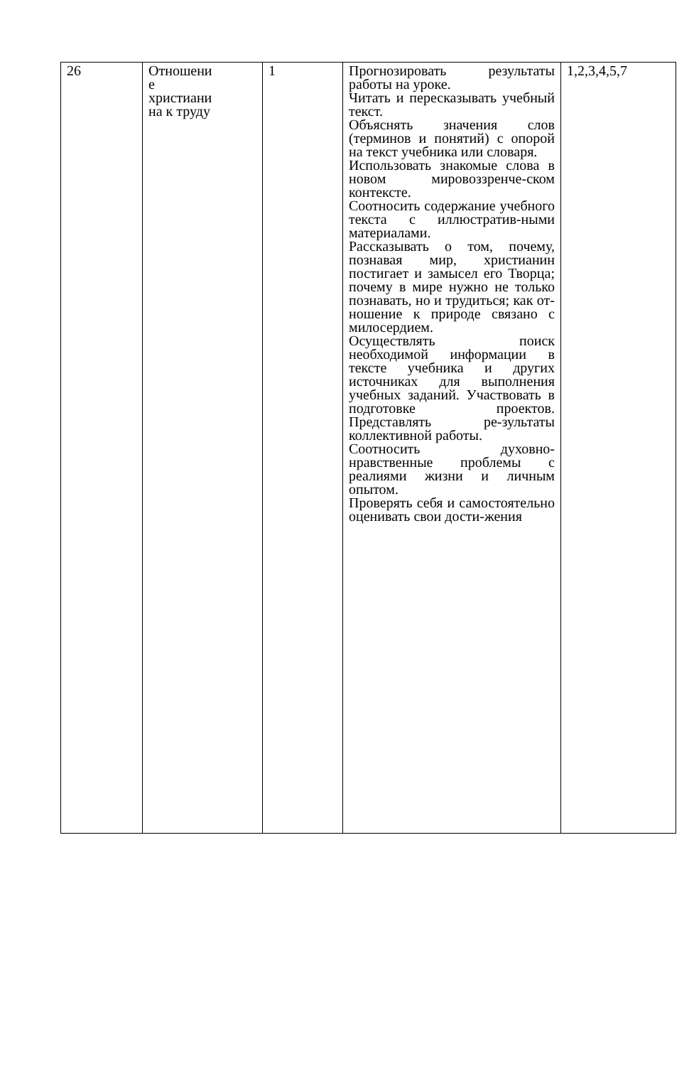| 26 | Отношени е христиани на к труду | 1 | Прогнозировать результаты работы на уроке. Читать и пересказывать учебный текст. Объяснять значения слов (терминов и понятий) с опорой на текст учебника или словаря. Использовать знакомые слова в новом мировоззренче-ском контексте. Соотносить содержание учебного текста с иллюстратив-ными материалами. Рассказывать о том, почему, познавая мир, христианин постигает и замысел его Творца; почему в мире нужно не только познавать, но и трудиться; как от-ношение к природе связано с милосердием. Осуществлять поиск необходимой информации в тексте учебника и других источниках для выполнения учебных заданий. Участвовать в подготовке проектов. Представлять ре-зультаты коллективной работы. Соотносить духовно-нравственные проблемы с реалиями жизни и личным опытом. Проверять себя и самостоятельно оценивать свои дости-жения | 1,2,3,4,5,7 |